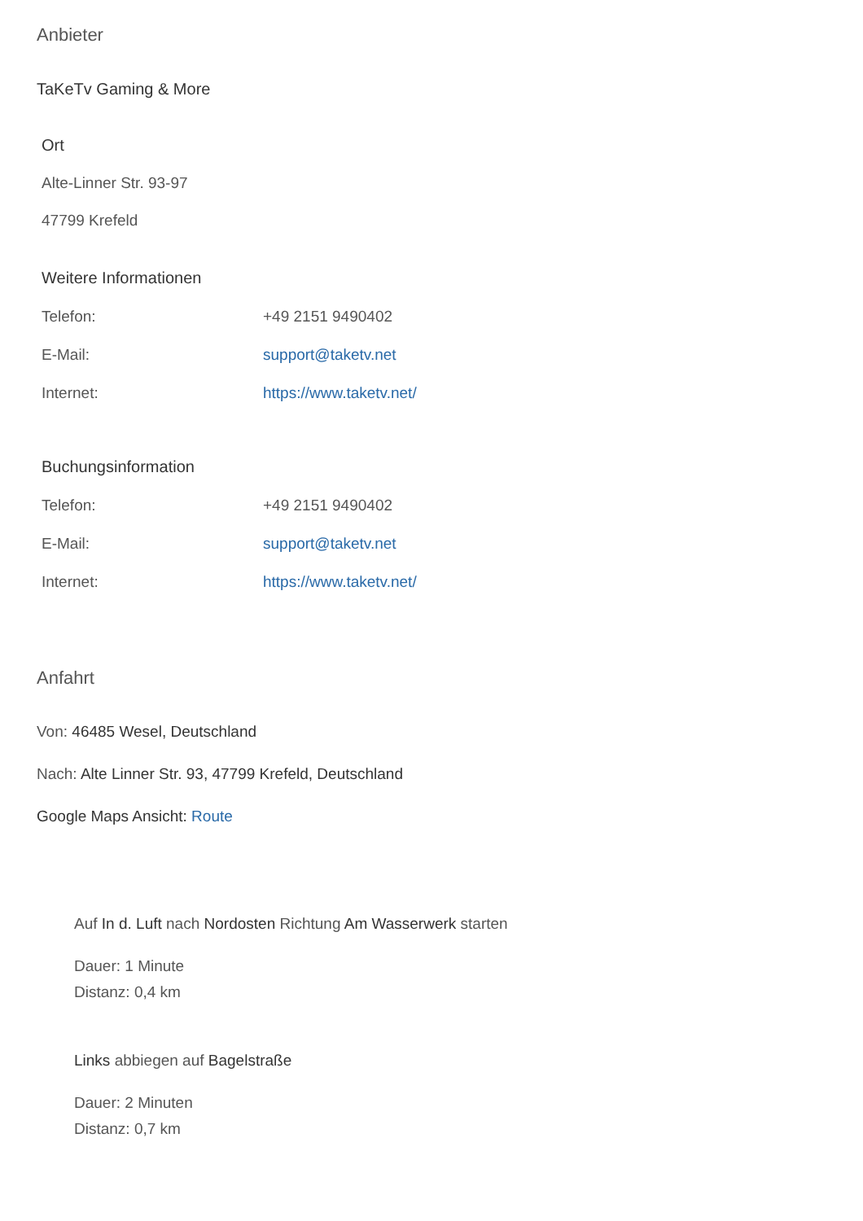Anbieter
TaKeTv Gaming & More
Ort
Alte-Linner Str. 93-97
47799 Krefeld
Weitere Informationen
| Telefon: | +49 2151 9490402 |
| E-Mail: | support@taketv.net |
| Internet: | https://www.taketv.net/ |
Buchungsinformation
| Telefon: | +49 2151 9490402 |
| E-Mail: | support@taketv.net |
| Internet: | https://www.taketv.net/ |
Anfahrt
Von: 46485 Wesel, Deutschland
Nach: Alte Linner Str. 93, 47799 Krefeld, Deutschland
Google Maps Ansicht: Route
Auf In d. Luft nach Nordosten Richtung Am Wasserwerk starten
Dauer: 1 Minute
Distanz: 0,4 km
Links abbiegen auf Bagelstraße
Dauer: 2 Minuten
Distanz: 0,7 km